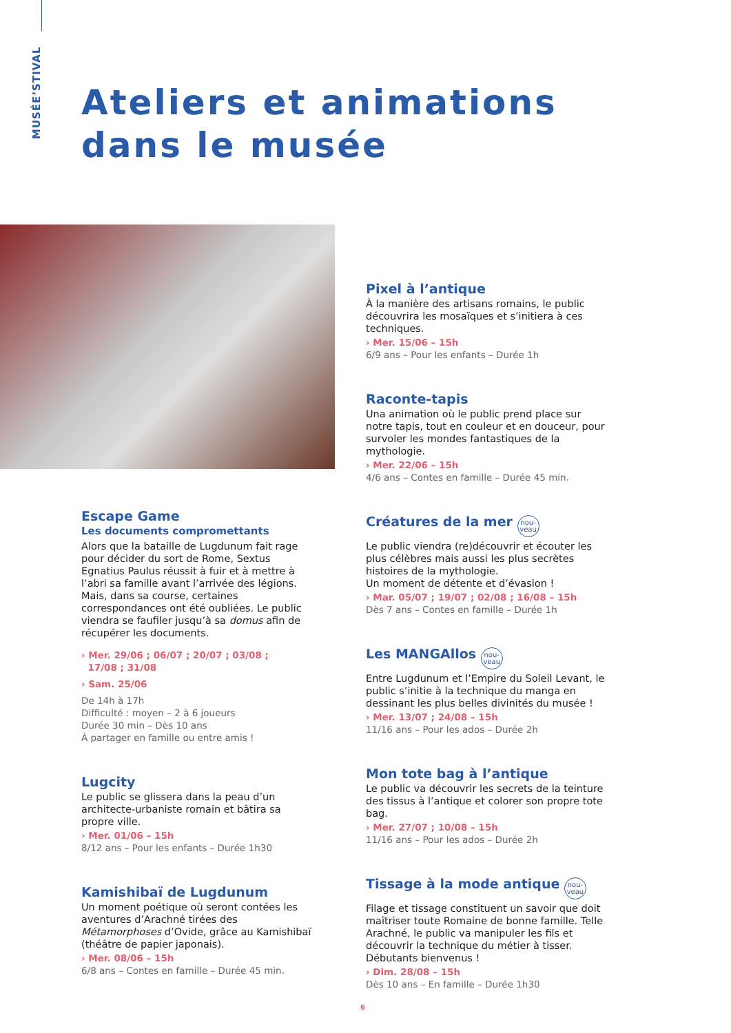MUSÉE’STIVAL
Ateliers et animations
dans le musée
Pixel à l’antique
À la manière des artisans romains, le public découvrira les mosaïques et s’initiera à ces techniques.
› Mer. 15/06 – 15h
6/9 ans – Pour les enfants – Durée 1h
Raconte-tapis
Una animation où le public prend place sur notre tapis, tout en couleur et en douceur, pour survoler les mondes fantastiques de la mythologie.
› Mer. 22/06 – 15h
4/6 ans – Contes en famille – Durée 45 min.
Créatures de la mer nou-
veau
Le public viendra (re)découvrir et écouter les plus célèbres mais aussi les plus secrètes histoires de la mythologie.
Un moment de détente et d’évasion !
› Mar. 05/07 ; 19/07 ; 02/08 ; 16/08 – 15h
Dès 7 ans – Contes en famille – Durée 1h
Les MANGAllos nou-
veau
Entre Lugdunum et l’Empire du Soleil Levant, le public s’initie à la technique du manga en dessinant les plus belles divinités du musée !
› Mer. 13/07 ; 24/08 – 15h
11/16 ans – Pour les ados – Durée 2h
Mon tote bag à l’antique
Le public va découvrir les secrets de la teinture des tissus à l’antique et colorer son propre tote bag.
› Mer. 27/07 ; 10/08 – 15h
11/16 ans – Pour les ados – Durée 2h
Tissage à la mode antique nou-
veau
Filage et tissage constituent un savoir que doit maîtriser toute Romaine de bonne famille. Telle Arachné, le public va manipuler les fils et découvrir la technique du métier à tisser. Débutants bienvenus !
› Dim. 28/08 – 15h
Dès 10 ans – En famille – Durée 1h30
Escape Game
Les documents compromettants
Alors que la bataille de Lugdunum fait rage pour décider du sort de Rome, Sextus Egnatius Paulus réussit à fuir et à mettre à l’abri sa famille avant l’arrivée des légions. Mais, dans sa course, certaines correspondances ont été oubliées. Le public viendra se faufiler jusqu’à sa domus afin de récupérer les documents.
› Mer. 29/06 ; 06/07 ; 20/07 ; 03/08 ;
17/08 ; 31/08
› Sam. 25/06
De 14h à 17h
Difficulté : moyen – 2 à 6 joueurs
Durée 30 min – Dès 10 ans
À partager en famille ou entre amis !
Lugcity
Le public se glissera dans la peau d’un architecte-urbaniste romain et bâtira sa propre ville.
› Mer. 01/06 – 15h
8/12 ans – Pour les enfants – Durée 1h30
Kamishibaï de Lugdunum
Un moment poétique où seront contées les aventures d’Arachné tirées des Métamorphoses d’Ovide, grâce au Kamishibaï (théâtre de papier japonais).
› Mer. 08/06 – 15h
6/8 ans – Contes en famille – Durée 45 min.
6